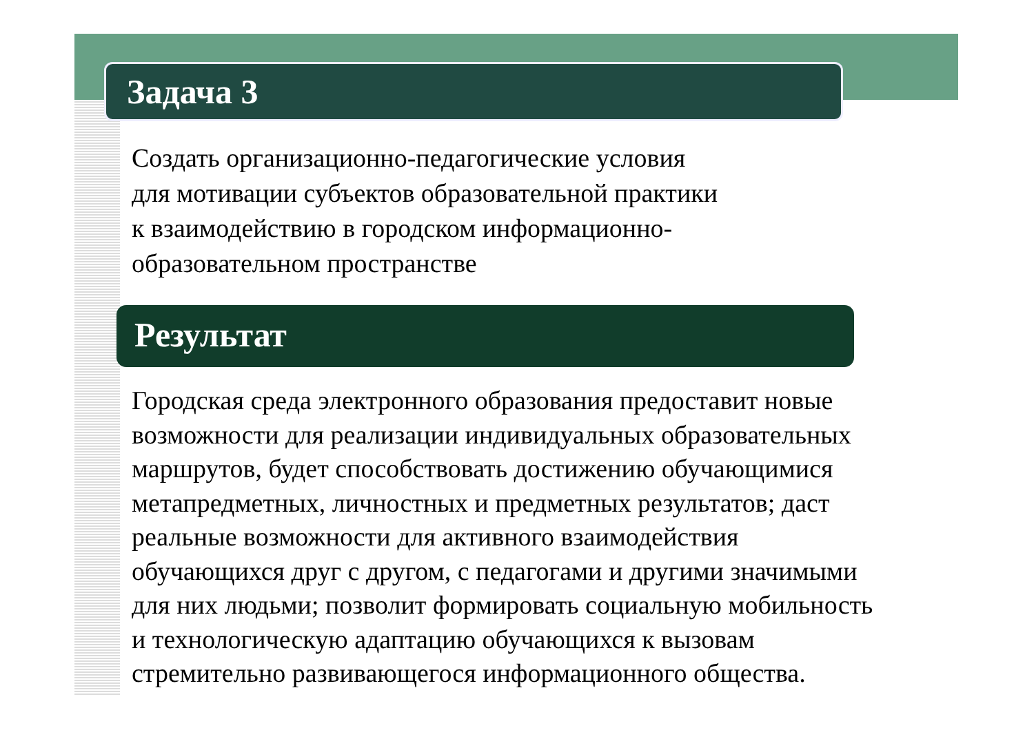Задача 3
Создать организационно-педагогические условия
для мотивации субъектов образовательной практики
к взаимодействию в городском информационно-
образовательном пространстве
Результат
Городская среда электронного образования предоставит новые
возможности для реализации индивидуальных образовательных
маршрутов, будет способствовать достижению обучающимися
метапредметных, личностных и предметных результатов; даст
реальные возможности для активного взаимодействия
обучающихся друг с другом, с педагогами и другими значимыми
для них людьми; позволит формировать социальную мобильность
и технологическую адаптацию обучающихся к вызовам
стремительно развивающегося информационного общества.